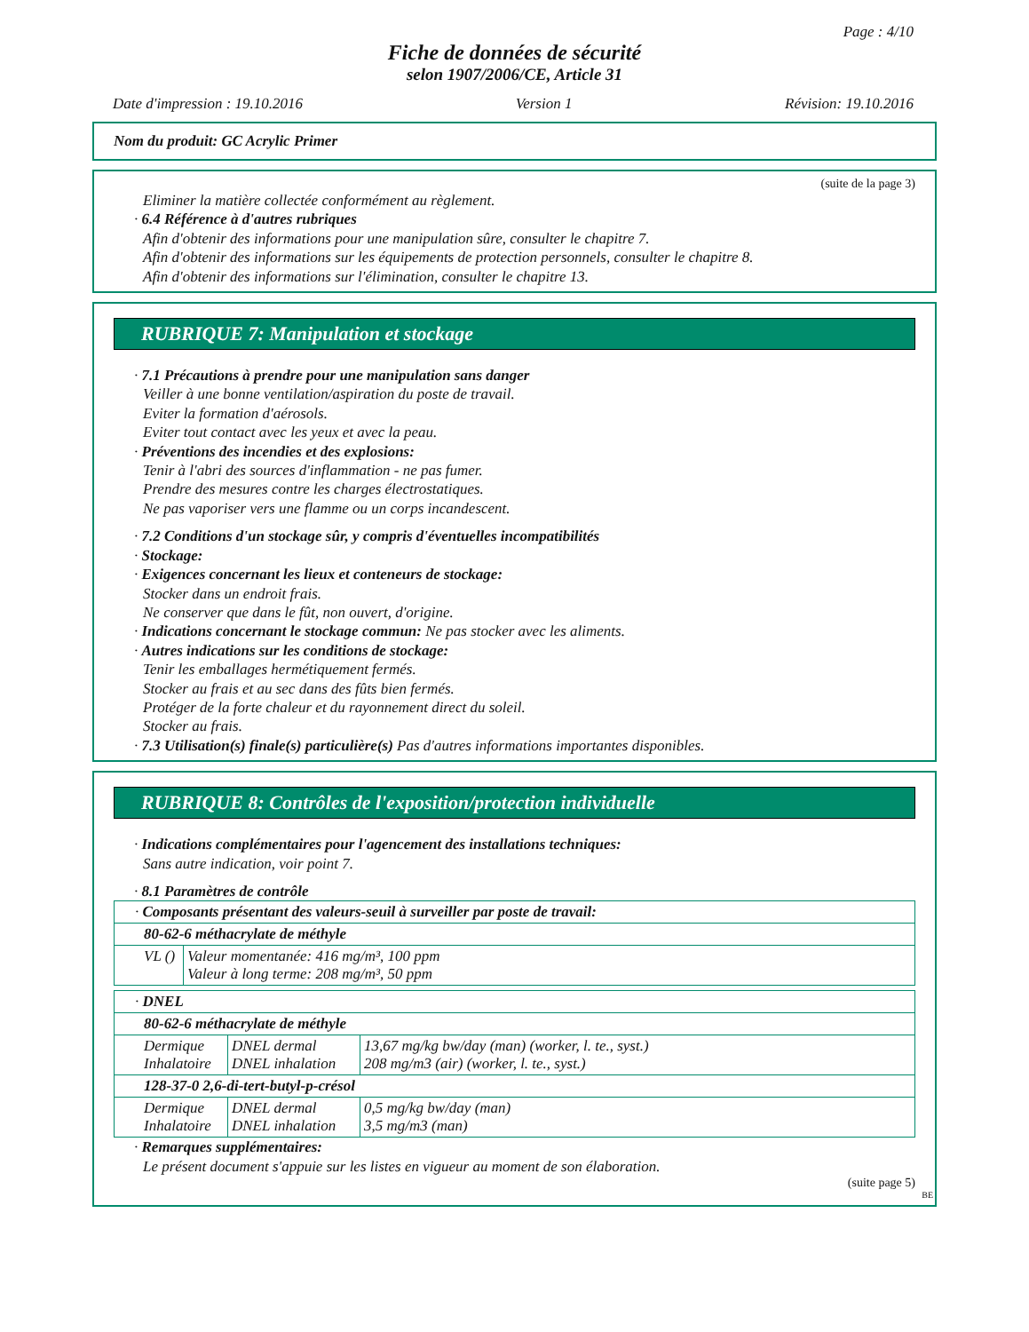Page : 4/10
Fiche de données de sécurité
selon 1907/2006/CE, Article 31
Date d'impression : 19.10.2016 Version 1 Révision: 19.10.2016
Nom du produit: GC Acrylic Primer
(suite de la page 3)
Eliminer la matière collectée conformément au règlement.
· 6.4 Référence à d'autres rubriques
Afin d'obtenir des informations pour une manipulation sûre, consulter le chapitre 7.
Afin d'obtenir des informations sur les équipements de protection personnels, consulter le chapitre 8.
Afin d'obtenir des informations sur l'élimination, consulter le chapitre 13.
RUBRIQUE 7: Manipulation et stockage
· 7.1 Précautions à prendre pour une manipulation sans danger
Veiller à une bonne ventilation/aspiration du poste de travail.
Eviter la formation d'aérosols.
Eviter tout contact avec les yeux et avec la peau.
· Préventions des incendies et des explosions:
Tenir à l'abri des sources d'inflammation - ne pas fumer.
Prendre des mesures contre les charges électrostatiques.
Ne pas vaporiser vers une flamme ou un corps incandescent.
· 7.2 Conditions d'un stockage sûr, y compris d'éventuelles incompatibilités
· Stockage:
· Exigences concernant les lieux et conteneurs de stockage:
Stocker dans un endroit frais.
Ne conserver que dans le fût, non ouvert, d'origine.
· Indications concernant le stockage commun: Ne pas stocker avec les aliments.
· Autres indications sur les conditions de stockage:
Tenir les emballages hermétiquement fermés.
Stocker au frais et au sec dans des fûts bien fermés.
Protéger de la forte chaleur et du rayonnement direct du soleil.
Stocker au frais.
· 7.3 Utilisation(s) finale(s) particulière(s) Pas d'autres informations importantes disponibles.
RUBRIQUE 8: Contrôles de l'exposition/protection individuelle
· Indications complémentaires pour l'agencement des installations techniques:
Sans autre indication, voir point 7.
· 8.1 Paramètres de contrôle
| · Composants présentant des valeurs-seuil à surveiller par poste de travail: | |
| 80-62-6 méthacrylate de méthyle | |
| VL () | Valeur momentanée: 416 mg/m³, 100 ppm Valeur à long terme: 208 mg/m³, 50 ppm |
| · DNEL | | |
| 80-62-6 méthacrylate de méthyle | | |
| Dermique Inhalatoire | DNEL dermal DNEL inhalation | 13,67 mg/kg bw/day (man) (worker, l. te., syst.) 208 mg/m3 (air) (worker, l. te., syst.) |
| 128-37-0 2,6-di-tert-butyl-p-crésol | | |
| Dermique Inhalatoire | DNEL dermal DNEL inhalation | 0,5 mg/kg bw/day (man) 3,5 mg/m3 (man) |
· Remarques supplémentaires:
Le présent document s'appuie sur les listes en vigueur au moment de son élaboration.
(suite page 5)
BE